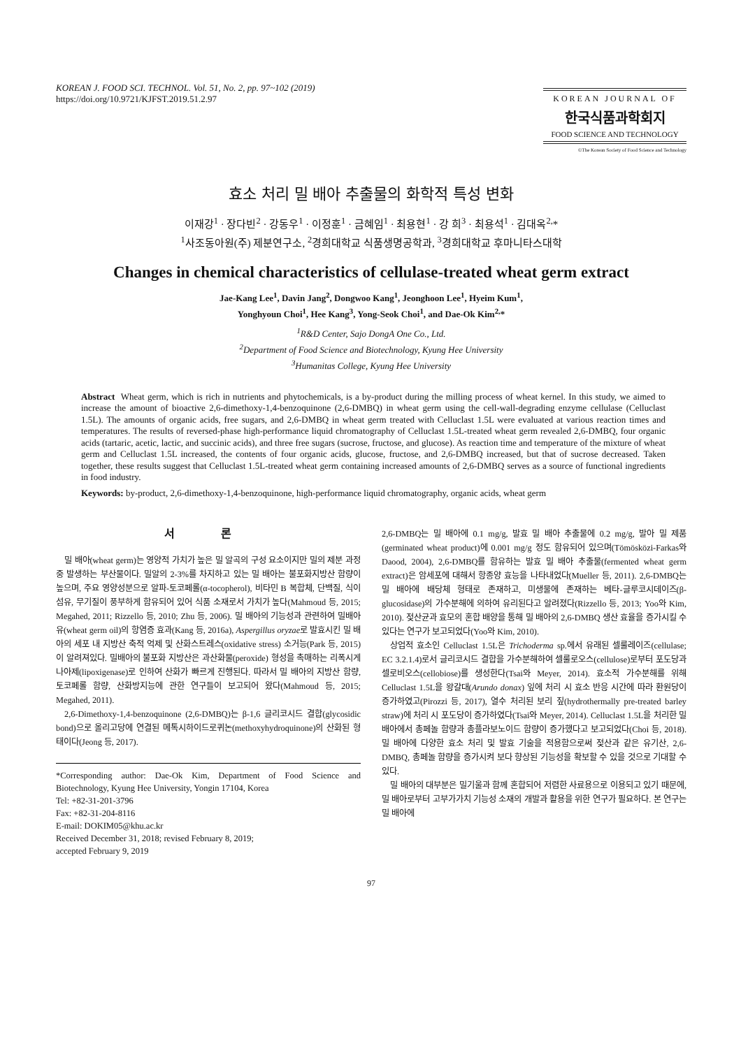KOREAN J. FOOD SCI. TECHNOL. Vol. 51, No. 2, pp. 97~102 (2019)
https://doi.org/10.9721/KJFST.2019.51.2.97
KOREAN JOURNAL OF
한국식품과학회지
FOOD SCIENCE AND TECHNOLOGY
©The Korean Society of Food Science and Technology
효소 처리 밀 배아 추출물의 화학적 특성 변화
이재강<sup>1</sup> · 장다빈<sup>2</sup> · 강동우<sup>1</sup> · 이정훈<sup>1</sup> · 금혜임<sup>1</sup> · 최용현<sup>1</sup> · 강 희<sup>3</sup> · 최용석<sup>1</sup> · 김대옥<sup>2,</sup>*
<sup>1</sup> 사조동아원(주) 제분연구소, <sup>2</sup>경희대학교 식품생명공학과, <sup>3</sup>경희대학교 후마니타스대학
Changes in chemical characteristics of cellulase-treated wheat germ extract
Jae-Kang Lee<sup>1</sup>, Davin Jang<sup>2</sup>, Dongwoo Kang<sup>1</sup>, Jeonghoon Lee<sup>1</sup>, Hyeim Kum<sup>1</sup>,
Yonghyoun Choi<sup>1</sup>, Hee Kang<sup>3</sup>, Yong-Seok Choi<sup>1</sup>, and Dae-Ok Kim<sup>2,</sup>*
<sup>1</sup> R&D Center, Sajo DongA One Co., Ltd.
<sup>2</sup> Department of Food Science and Biotechnology, Kyung Hee University
<sup>3</sup> Humanitas College, Kyung Hee University
Abstract Wheat germ, which is rich in nutrients and phytochemicals, is a by-product during the milling process of wheat kernel. In this study, we aimed to increase the amount of bioactive 2,6-dimethoxy-1,4-benzoquinone (2,6-DMBQ) in wheat germ using the cell-wall-degrading enzyme cellulase (Celluclast 1.5L). The amounts of organic acids, free sugars, and 2,6-DMBQ in wheat germ treated with Celluclast 1.5L were evaluated at various reaction times and temperatures. The results of reversed-phase high-performance liquid chromatography of Celluclast 1.5L-treated wheat germ revealed 2,6-DMBQ, four organic acids (tartaric, acetic, lactic, and succinic acids), and three free sugars (sucrose, fructose, and glucose). As reaction time and temperature of the mixture of wheat germ and Celluclast 1.5L increased, the contents of four organic acids, glucose, fructose, and 2,6-DMBQ increased, but that of sucrose decreased. Taken together, these results suggest that Celluclast 1.5L-treated wheat germ containing increased amounts of 2,6-DMBQ serves as a source of functional ingredients in food industry.
Keywords: by-product, 2,6-dimethoxy-1,4-benzoquinone, high-performance liquid chromatography, organic acids, wheat germ
서 론
밀 배아(wheat germ)는 영양적 가치가 높은 밀 알곡의 구성 요소이지만 밀의 제분 과정 중 발생하는 부산물이다. 밀알의 2-3%를 차지하고 있는 밀 배아는 불포화지방산 함량이 높으며, 주요 영양성분으로 알파-토코페롤(α-tocopherol), 비타민 B 복합체, 단백질, 식이섬유, 무기질이 풍부하게 함유되어 있어 식품 소재로서 가치가 높다(Mahmoud 등, 2015; Megahed, 2011; Rizzello 등, 2010; Zhu 등, 2006). 밀 배아의 기능성과 관련하여 밀배아유(wheat germ oil)의 항염증 효과(Kang 등, 2016a), Aspergillus oryzae로 발효시킨 밀 배아의 세포 내 지방산 축적 억제 및 산화스트레스(oxidative stress) 소거능(Park 등, 2015)이 알려져있다. 밀배아의 불포화 지방산은 과산화물(peroxide) 형성을 촉매하는 리폭시게나아제(lipoxigenase)로 인하여 산화가 빠르게 진행된다. 따라서 밀 배아의 지방산 함량, 토코페롤 함량, 산화방지능에 관한 연구들이 보고되어 왔다(Mahmoud 등, 2015; Megahed, 2011).
2,6-Dimethoxy-1,4-benzoquinone (2,6-DMBQ)는 β-1,6 글리코시드 결합(glycosidic bond)으로 올리고당에 연결된 메톡시하이드로퀴논(methoxyhydroquinone)의 산화된 형태이다(Jeong 등, 2017).
*Corresponding author: Dae-Ok Kim, Department of Food Science and Biotechnology, Kyung Hee University, Yongin 17104, Korea
Tel: +82-31-201-3796
Fax: +82-31-204-8116
E-mail: DOKIM05@khu.ac.kr
Received December 31, 2018; revised February 8, 2019;
accepted February 9, 2019
2,6-DMBQ는 밀 배아에 0.1 mg/g, 발효 밀 배아 추출물에 0.2 mg/g, 발아 밀 제품(germinated wheat product)에 0.001 mg/g 정도 함유되어 있으며(Tömösközi-Farkas와 Daood, 2004), 2,6-DMBQ를 함유하는 발효 밀 배아 추출물(fermented wheat germ extract)은 암세포에 대해서 항종양 효능을 나타내었다(Mueller 등, 2011). 2,6-DMBQ는 밀 배아에 배당체 형태로 존재하고, 미생물에 존재하는 베타-글루코시데이즈(β-glucosidase)의 가수분해에 의하여 유리된다고 알려졌다(Rizzello 등, 2013; Yoo와 Kim, 2010). 젖산균과 효모의 혼합 배양을 통해 밀 배아의 2,6-DMBQ 생산 효율을 증가시킬 수 있다는 연구가 보고되었다(Yoo와 Kim, 2010).
상업적 효소인 Celluclast 1.5L은 Trichoderma sp.에서 유래된 셀룰레이즈(cellulase; EC 3.2.1.4)로서 글리코시드 결합을 가수분해하여 셀룰로오스(cellulose)로부터 포도당과 셀로비오스(cellobiose)를 생성한다(Tsai와 Meyer, 2014). 효소적 가수분해를 위해 Celluclast 1.5L을 왕갈대(Arundo donax) 잎에 처리 시 효소 반응 시간에 따라 환원당이 증가하였고(Pirozzi 등, 2017), 열수 처리된 보리 짚(hydrothermally pre-treated barley straw)에 처리 시 포도당이 증가하였다(Tsai와 Meyer, 2014). Celluclast 1.5L을 처리한 밀 배아에서 총페놀 함량과 총플라보노이드 함량이 증가했다고 보고되었다(Choi 등, 2018). 밀 배아에 다양한 효소 처리 및 발효 기술을 적용함으로써 젖산과 같은 유기산, 2,6-DMBQ, 총페놀 함량을 증가시켜 보다 향상된 기능성을 확보할 수 있을 것으로 기대할 수 있다.
밀 배아의 대부분은 밀기울과 함께 혼합되어 저렴한 사료용으로 이용되고 있기 때문에, 밀 배아로부터 고부가가치 기능성 소재의 개발과 활용을 위한 연구가 필요하다. 본 연구는 밀 배아에
97